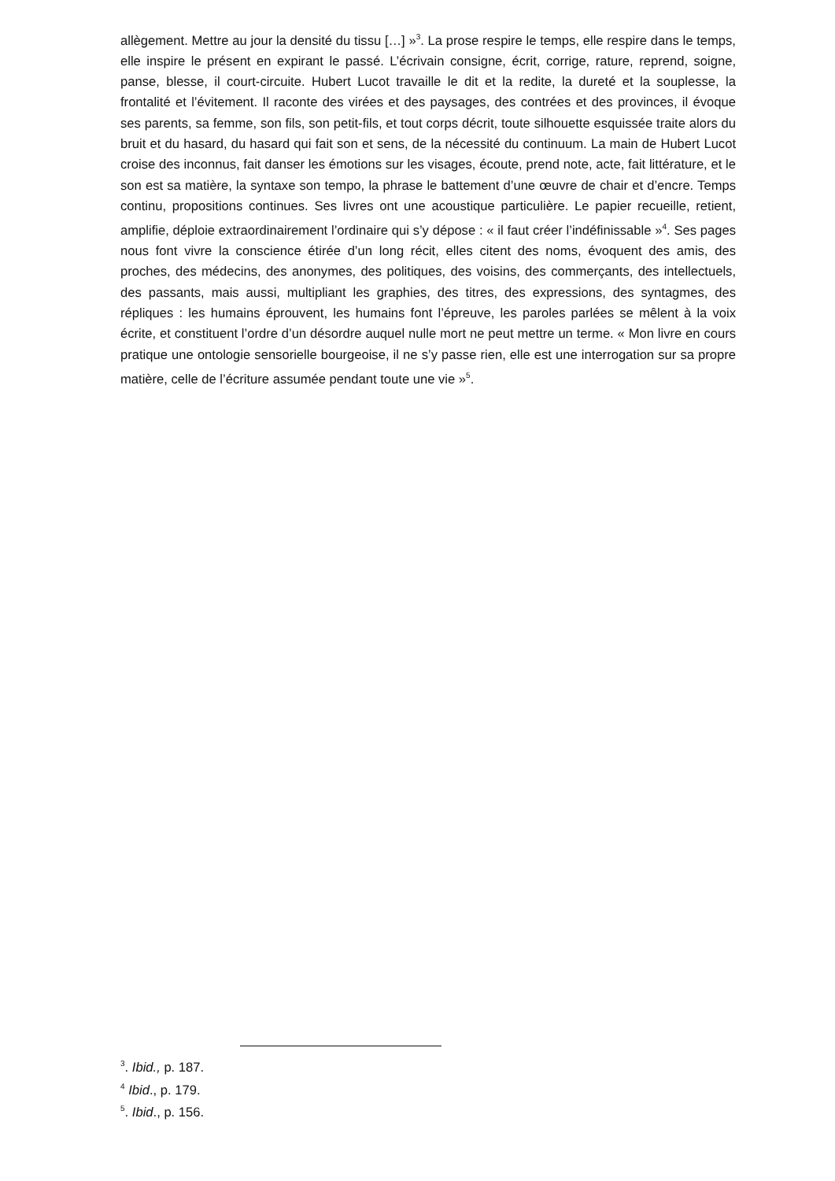allègement. Mettre au jour la densité du tissu […] »<sup>3</sup>. La prose respire le temps, elle respire dans le temps, elle inspire le présent en expirant le passé. L’écrivain consigne, écrit, corrige, rature, reprend, soigne, panse, blesse, il court-circuite. Hubert Lucot travaille le dit et la redite, la dureté et la souplesse, la frontalité et l’évitement. Il raconte des virées et des paysages, des contrées et des provinces, il évoque ses parents, sa femme, son fils, son petit-fils, et tout corps décrit, toute silhouette esquissée traite alors du bruit et du hasard, du hasard qui fait son et sens, de la nécessité du continuum. La main de Hubert Lucot croise des inconnus, fait danser les émotions sur les visages, écoute, prend note, acte, fait littérature, et le son est sa matière, la syntaxe son tempo, la phrase le battement d’une œuvre de chair et d’encre. Temps continu, propositions continues. Ses livres ont une acoustique particulière. Le papier recueille, retient, amplifie, déploie extraordinairement l’ordinaire qui s’y dépose : « il faut créer l’indéfinissable »<sup>4</sup>. Ses pages nous font vivre la conscience étirée d’un long récit, elles citent des noms, évoquent des amis, des proches, des médecins, des anonymes, des politiques, des voisins, des commerçants, des intellectuels, des passants, mais aussi, multipliant les graphies, des titres, des expressions, des syntagmes, des répliques : les humains éprouvent, les humains font l’épreuve, les paroles parlées se mêlent à la voix écrite, et constituent l’ordre d’un désordre auquel nulle mort ne peut mettre un terme. « Mon livre en cours pratique une ontologie sensorielle bourgeoise, il ne s’y passe rien, elle est une interrogation sur sa propre matière, celle de l’écriture assumée pendant toute une vie »<sup>5</sup>.
<sup>3</sup>. Ibid., p. 187.
<sup>4</sup> Ibid., p. 179.
<sup>5</sup>. Ibid., p. 156.